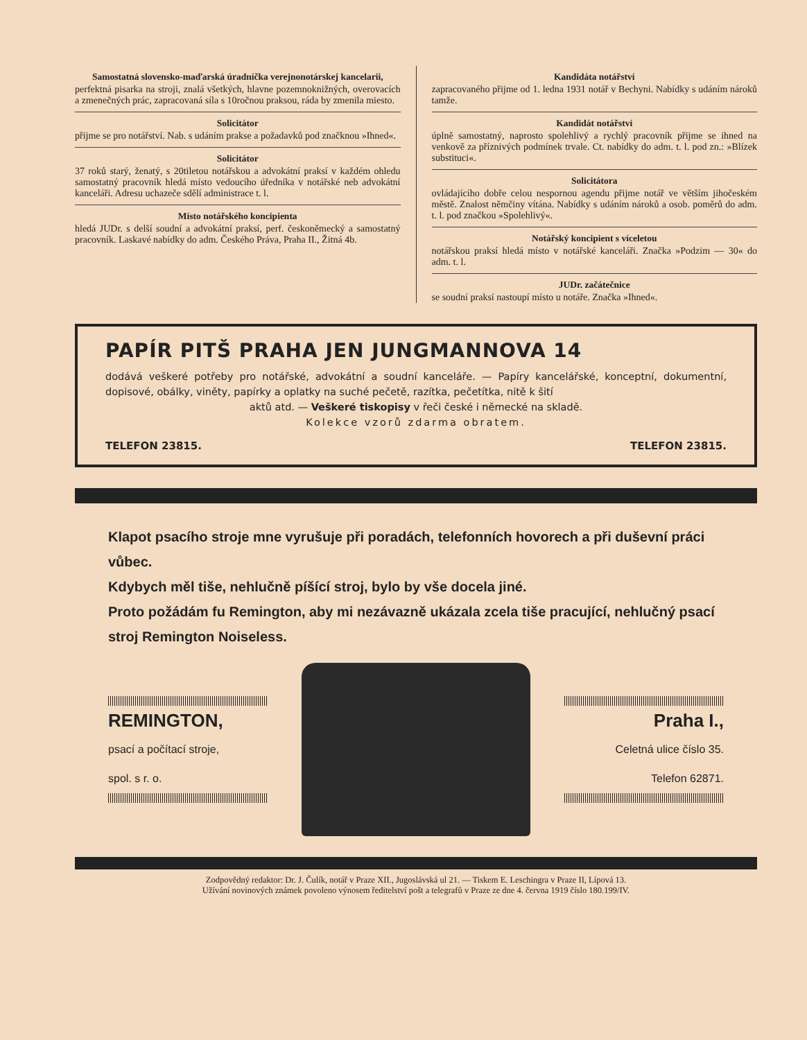Samostatná slovensko-maďarská úradníčka verejnonotárskej kancelarii,
perfektná pisarka na stroji, znalá všetkých, hlavne pozemnoknižných, overovacích a zmenečných prác, zapracovaná síla s 10ročnou praksou, ráda by zmenila miesto.
Solicitátor
přijme se pro notářství. Nab. s udáním prakse a požadavků pod značknou »Ihned«.
Solicitátor
37 roků starý, ženatý, s 20tiletou notářskou a advokátní praksí v každém ohledu samostatný pracovník hledá místo vedoucího úředníka v notářské neb advokátní kanceláři. Adresu uchazeče sdělí administrace t. l.
Místo notářského koncipienta
hledá JUDr. s delší soudní a advokátní praksí, perf. českoněmecký a samostatný pracovník. Laskavé nabídky do adm. Českého Práva, Praha II., Žitná 4b.
Kandidáta notářství
zapracovaného přijme od 1. ledna 1931 notář v Bechyni. Nabídky s udáním nároků tamže.
Kandidát notářství
úplně samostatný, naprosto spolehlivý a rychlý pracovník přijme se ihned na venkově za příznivých podmínek trvale. Ct. nabídky do adm. t. l. pod zn.: »Blízek substituci«.
Solicitátora
ovládajícího dobře celou nespornou agendu přijme notář ve větším jihočeském městě. Znalost němčiny vítána. Nabídky s udáním nároků a osob. poměrů do adm. t. l. pod značkou »Spolehlivý«.
Notářský koncipient s víceletou
notářskou praksí hledá místo v notářské kanceláři. Značka »Podzim — 30« do adm. t. l.
JUDr. začátečnice
se soudní praksí nastoupí místo u notáře. Značka »Ihned«.
PAPÍR PITŠ PRAHA JEN JUNGMANNOVA 14
dodává veškeré potřeby pro notářské, advokátní a soudní kanceláře. — Papíry kancelářské, konceptní, dokumentní, dopisové, obálky, viněty, papírky a oplatky na suché pečetě, razítka, pečetítka, nitě k šití
aktů atd. — Veškeré tiskopisy v řeči české i německé na skladě.
Kolekce vzorů zdarma obratem.
TELEFON 23815. TELEFON 23815.
Klapot psacího stroje mne vyrušuje při poradách, telefonních hovorech a při duševní práci vůbec.
Kdybych měl tiše, nehlučně píšící stroj, bylo by vše docela jiné.
Proto požádám fu Remington, aby mi nezávazně ukázala zcela tiše pracující, nehlučný psací stroj Remington Noiseless.
REMINGTON,
psací a počítací stroje,
spol. s r. o.
Praha I.,
Celetná ulice číslo 35.
Telefon 62871.
Zodpovědný redaktor: Dr. J. Čulík, notář v Praze XII., Jugoslávská ul 21. — Tiskem E. Leschingra v Praze II, Lípová 13.
Užívání novinových známek povoleno výnosem ředitelství pošt a telegrafů v Praze ze dne 4. června 1919 číslo 180.199/IV.